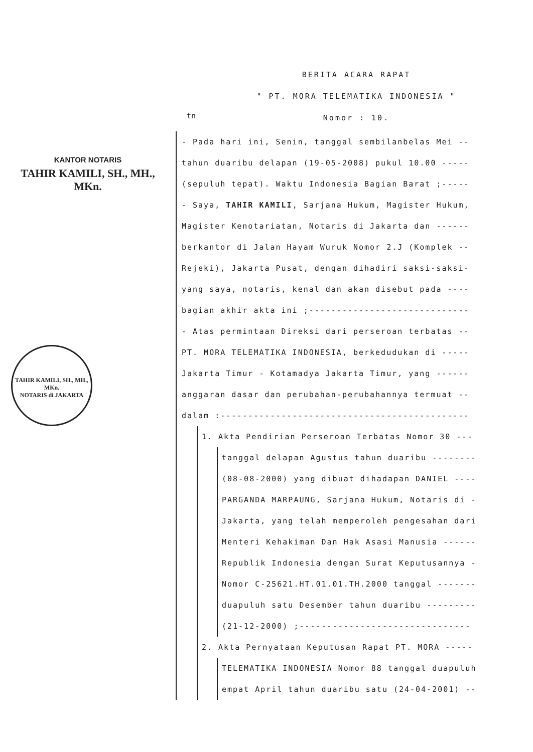KANTOR NOTARIS
TAHIR KAMILI, SH., MH., MKn.
TAHIR KAMILI, SH., MH., MKn.
NOTARIS di JAKARTA
BERITA ACARA RAPAT
" PT. MORA TELEMATIKA INDONESIA "
Nomor : 10.
tn
- Pada hari ini, Senin, tanggal sembilanbelas Mei --
tahun duaribu delapan (19-05-2008) pukul 10.00 -----
(sepuluh tepat). Waktu Indonesia Bagian Barat ;-----
- Saya, TAHIR KAMILI, Sarjana Hukum, Magister Hukum,
Magister Kenotariatan, Notaris di Jakarta dan ------
berkantor di Jalan Hayam Wuruk Nomor 2.J (Komplek --
Rejeki), Jakarta Pusat, dengan dihadiri saksi-saksi-
yang saya, notaris, kenal dan akan disebut pada ----
bagian akhir akta ini ;-----------------------------
- Atas permintaan Direksi dari perseroan terbatas --
PT. MORA TELEMATIKA INDONESIA, berkedudukan di -----
Jakarta Timur - Kotamadya Jakarta Timur, yang ------
anggaran dasar dan perubahan-perubahannya termuat --
dalam :---------------------------------------------
1. Akta Pendirian Perseroan Terbatas Nomor 30 ---
tanggal delapan Agustus tahun duaribu --------
(08-08-2000) yang dibuat dihadapan DANIEL ----
PARGANDA MARPAUNG, Sarjana Hukum, Notaris di -
Jakarta, yang telah memperoleh pengesahan dari
Menteri Kehakiman Dan Hak Asasi Manusia ------
Republik Indonesia dengan Surat Keputusannya -
Nomor C-25621.HT.01.01.TH.2000 tanggal -------
duapuluh satu Desember tahun duaribu ---------
(21-12-2000) ;-------------------------------
2. Akta Pernyataan Keputusan Rapat PT. MORA -----
TELEMATIKA INDONESIA Nomor 88 tanggal duapuluh
empat April tahun duaribu satu (24-04-2001) --